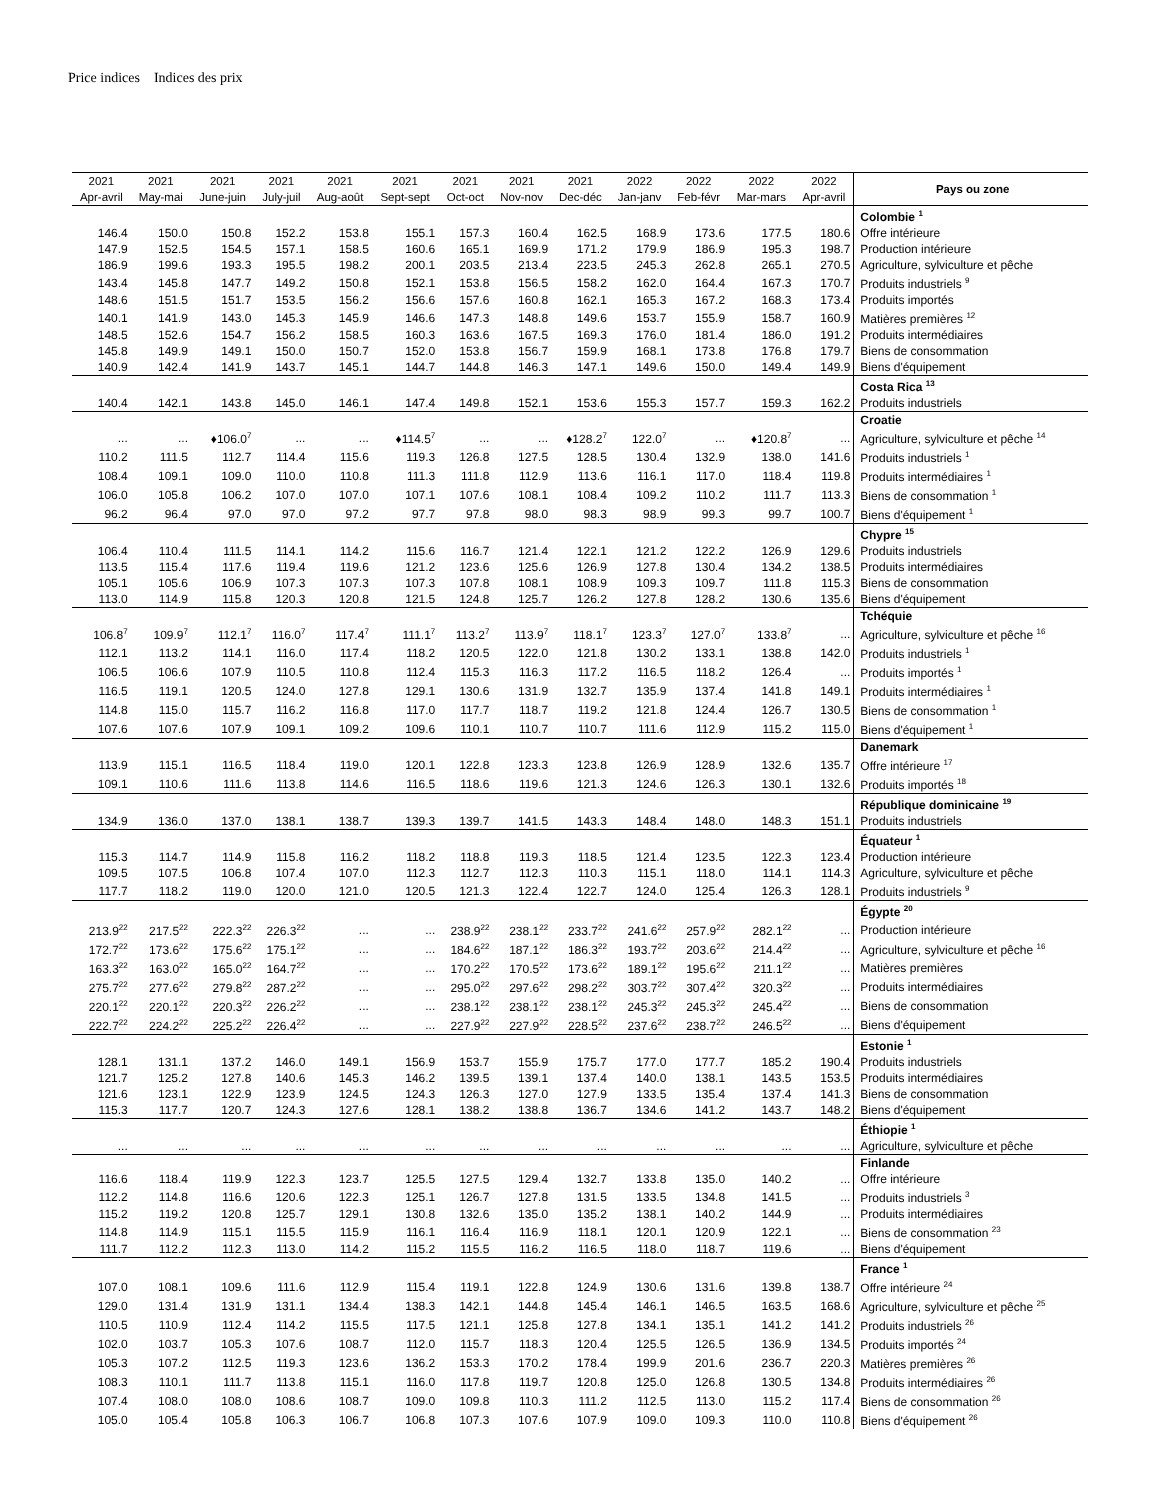Price indices Indices des prix
| 2021 | 2021 | 2021 | 2021 | 2021 | 2021 | 2021 | 2021 | 2021 | 2022 | 2022 | 2022 | 2022 | Pays ou zone |
| --- | --- | --- | --- | --- | --- | --- | --- | --- | --- | --- | --- | --- | --- |
| Apr-avril | May-mai | June-juin | July-juil | Aug-août | Sept-sept | Oct-oct | Nov-nov | Dec-déc | Jan-janv | Feb-févr | Mar-mars | Apr-avril | |
| | | | | | | | | | | | | | Colombie <sup>1</sup> |
| 146.4 | 150.0 | 150.8 | 152.2 | 153.8 | 155.1 | 157.3 | 160.4 | 162.5 | 168.9 | 173.6 | 177.5 | 180.6 | Offre intérieure |
| 147.9 | 152.5 | 154.5 | 157.1 | 158.5 | 160.6 | 165.1 | 169.9 | 171.2 | 179.9 | 186.9 | 195.3 | 198.7 | Production intérieure |
| 186.9 | 199.6 | 193.3 | 195.5 | 198.2 | 200.1 | 203.5 | 213.4 | 223.5 | 245.3 | 262.8 | 265.1 | 270.5 | Agriculture, sylviculture et pêche |
| 143.4 | 145.8 | 147.7 | 149.2 | 150.8 | 152.1 | 153.8 | 156.5 | 158.2 | 162.0 | 164.4 | 167.3 | 170.7 | Produits industriels <sup>9</sup> |
| 148.6 | 151.5 | 151.7 | 153.5 | 156.2 | 156.6 | 157.6 | 160.8 | 162.1 | 165.3 | 167.2 | 168.3 | 173.4 | Produits importés |
| 140.1 | 141.9 | 143.0 | 145.3 | 145.9 | 146.6 | 147.3 | 148.8 | 149.6 | 153.7 | 155.9 | 158.7 | 160.9 | Matières premières <sup>12</sup> |
| 148.5 | 152.6 | 154.7 | 156.2 | 158.5 | 160.3 | 163.6 | 167.5 | 169.3 | 176.0 | 181.4 | 186.0 | 191.2 | Produits intermédiaires |
| 145.8 | 149.9 | 149.1 | 150.0 | 150.7 | 152.0 | 153.8 | 156.7 | 159.9 | 168.1 | 173.8 | 176.8 | 179.7 | Biens de consommation |
| 140.9 | 142.4 | 141.9 | 143.7 | 145.1 | 144.7 | 144.8 | 146.3 | 147.1 | 149.6 | 150.0 | 149.4 | 149.9 | Biens d'équipement |
| | | | | | | | | | | | | | Costa Rica <sup>13</sup> |
| 140.4 | 142.1 | 143.8 | 145.0 | 146.1 | 147.4 | 149.8 | 152.1 | 153.6 | 155.3 | 157.7 | 159.3 | 162.2 | Produits industriels |
| | | | | | | | | | | | | | Croatie |
| ... | ... | ♦106.0<sup>7</sup> | ... | ... | ♦114.5<sup>7</sup> | ... | ... | ♦128.2<sup>7</sup> | 122.0<sup>7</sup> | ... | ♦120.8<sup>7</sup> | ... | Agriculture, sylviculture et pêche <sup>14</sup> |
| 110.2 | 111.5 | 112.7 | 114.4 | 115.6 | 119.3 | 126.8 | 127.5 | 128.5 | 130.4 | 132.9 | 138.0 | 141.6 | Produits industriels <sup>1</sup> |
| 108.4 | 109.1 | 109.0 | 110.0 | 110.8 | 111.3 | 111.8 | 112.9 | 113.6 | 116.1 | 117.0 | 118.4 | 119.8 | Produits intermédiaires <sup>1</sup> |
| 106.0 | 105.8 | 106.2 | 107.0 | 107.0 | 107.1 | 107.6 | 108.1 | 108.4 | 109.2 | 110.2 | 111.7 | 113.3 | Biens de consommation <sup>1</sup> |
| 96.2 | 96.4 | 97.0 | 97.0 | 97.2 | 97.7 | 97.8 | 98.0 | 98.3 | 98.9 | 99.3 | 99.7 | 100.7 | Biens d'équipement <sup>1</sup> |
| | | | | | | | | | | | | | Chypre <sup>15</sup> |
| 106.4 | 110.4 | 111.5 | 114.1 | 114.2 | 115.6 | 116.7 | 121.4 | 122.1 | 121.2 | 122.2 | 126.9 | 129.6 | Produits industriels |
| 113.5 | 115.4 | 117.6 | 119.4 | 119.6 | 121.2 | 123.6 | 125.6 | 126.9 | 127.8 | 130.4 | 134.2 | 138.5 | Produits intermédiaires |
| 105.1 | 105.6 | 106.9 | 107.3 | 107.3 | 107.3 | 107.8 | 108.1 | 108.9 | 109.3 | 109.7 | 111.8 | 115.3 | Biens de consommation |
| 113.0 | 114.9 | 115.8 | 120.3 | 120.8 | 121.5 | 124.8 | 125.7 | 126.2 | 127.8 | 128.2 | 130.6 | 135.6 | Biens d'équipement |
| | | | | | | | | | | | | | Tchéquie |
| 106.8<sup>7</sup> | 109.9<sup>7</sup> | 112.1<sup>7</sup> | 116.0<sup>7</sup> | 117.4<sup>7</sup> | 111.1<sup>7</sup> | 113.2<sup>7</sup> | 113.9<sup>7</sup> | 118.1<sup>7</sup> | 123.3<sup>7</sup> | 127.0<sup>7</sup> | 133.8<sup>7</sup> | ... | Agriculture, sylviculture et pêche <sup>16</sup> |
| 112.1 | 113.2 | 114.1 | 116.0 | 117.4 | 118.2 | 120.5 | 122.0 | 121.8 | 130.2 | 133.1 | 138.8 | 142.0 | Produits industriels <sup>1</sup> |
| 106.5 | 106.6 | 107.9 | 110.5 | 110.8 | 112.4 | 115.3 | 116.3 | 117.2 | 116.5 | 118.2 | 126.4 | ... | Produits importés <sup>1</sup> |
| 116.5 | 119.1 | 120.5 | 124.0 | 127.8 | 129.1 | 130.6 | 131.9 | 132.7 | 135.9 | 137.4 | 141.8 | 149.1 | Produits intermédiaires <sup>1</sup> |
| 114.8 | 115.0 | 115.7 | 116.2 | 116.8 | 117.0 | 117.7 | 118.7 | 119.2 | 121.8 | 124.4 | 126.7 | 130.5 | Biens de consommation <sup>1</sup> |
| 107.6 | 107.6 | 107.9 | 109.1 | 109.2 | 109.6 | 110.1 | 110.7 | 110.7 | 111.6 | 112.9 | 115.2 | 115.0 | Biens d'équipement <sup>1</sup> |
| | | | | | | | | | | | | | Danemark |
| 113.9 | 115.1 | 116.5 | 118.4 | 119.0 | 120.1 | 122.8 | 123.3 | 123.8 | 126.9 | 128.9 | 132.6 | 135.7 | Offre intérieure <sup>17</sup> |
| 109.1 | 110.6 | 111.6 | 113.8 | 114.6 | 116.5 | 118.6 | 119.6 | 121.3 | 124.6 | 126.3 | 130.1 | 132.6 | Produits importés <sup>18</sup> |
| | | | | | | | | | | | | | République dominicaine <sup>19</sup> |
| 134.9 | 136.0 | 137.0 | 138.1 | 138.7 | 139.3 | 139.7 | 141.5 | 143.3 | 148.4 | 148.0 | 148.3 | 151.1 | Produits industriels |
| | | | | | | | | | | | | | Équateur <sup>1</sup> |
| 115.3 | 114.7 | 114.9 | 115.8 | 116.2 | 118.2 | 118.8 | 119.3 | 118.5 | 121.4 | 123.5 | 122.3 | 123.4 | Production intérieure |
| 109.5 | 107.5 | 106.8 | 107.4 | 107.0 | 112.3 | 112.7 | 112.3 | 110.3 | 115.1 | 118.0 | 114.1 | 114.3 | Agriculture, sylviculture et pêche |
| 117.7 | 118.2 | 119.0 | 120.0 | 121.0 | 120.5 | 121.3 | 122.4 | 122.7 | 124.0 | 125.4 | 126.3 | 128.1 | Produits industriels <sup>9</sup> |
| | | | | | | | | | | | | | Égypte <sup>20</sup> |
| 213.9<sup>22</sup> | 217.5<sup>22</sup> | 222.3<sup>22</sup> | 226.3<sup>22</sup> | ... | ... | 238.9<sup>22</sup> | 238.1<sup>22</sup> | 233.7<sup>22</sup> | 241.6<sup>22</sup> | 257.9<sup>22</sup> | 282.1<sup>22</sup> | ... | Production intérieure |
| 172.7<sup>22</sup> | 173.6<sup>22</sup> | 175.6<sup>22</sup> | 175.1<sup>22</sup> | ... | ... | 184.6<sup>22</sup> | 187.1<sup>22</sup> | 186.3<sup>22</sup> | 193.7<sup>22</sup> | 203.6<sup>22</sup> | 214.4<sup>22</sup> | ... | Agriculture, sylviculture et pêche <sup>16</sup> |
| 163.3<sup>22</sup> | 163.0<sup>22</sup> | 165.0<sup>22</sup> | 164.7<sup>22</sup> | ... | ... | 170.2<sup>22</sup> | 170.5<sup>22</sup> | 173.6<sup>22</sup> | 189.1<sup>22</sup> | 195.6<sup>22</sup> | 211.1<sup>22</sup> | ... | Matières premières |
| 275.7<sup>22</sup> | 277.6<sup>22</sup> | 279.8<sup>22</sup> | 287.2<sup>22</sup> | ... | ... | 295.0<sup>22</sup> | 297.6<sup>22</sup> | 298.2<sup>22</sup> | 303.7<sup>22</sup> | 307.4<sup>22</sup> | 320.3<sup>22</sup> | ... | Produits intermédiaires |
| 220.1<sup>22</sup> | 220.1<sup>22</sup> | 220.3<sup>22</sup> | 226.2<sup>22</sup> | ... | ... | 238.1<sup>22</sup> | 238.1<sup>22</sup> | 238.1<sup>22</sup> | 245.3<sup>22</sup> | 245.3<sup>22</sup> | 245.4<sup>22</sup> | ... | Biens de consommation |
| 222.7<sup>22</sup> | 224.2<sup>22</sup> | 225.2<sup>22</sup> | 226.4<sup>22</sup> | ... | ... | 227.9<sup>22</sup> | 227.9<sup>22</sup> | 228.5<sup>22</sup> | 237.6<sup>22</sup> | 238.7<sup>22</sup> | 246.5<sup>22</sup> | ... | Biens d'équipement |
| | | | | | | | | | | | | | Estonie <sup>1</sup> |
| 128.1 | 131.1 | 137.2 | 146.0 | 149.1 | 156.9 | 153.7 | 155.9 | 175.7 | 177.0 | 177.7 | 185.2 | 190.4 | Produits industriels |
| 121.7 | 125.2 | 127.8 | 140.6 | 145.3 | 146.2 | 139.5 | 139.1 | 137.4 | 140.0 | 138.1 | 143.5 | 153.5 | Produits intermédiaires |
| 121.6 | 123.1 | 122.9 | 123.9 | 124.5 | 124.3 | 126.3 | 127.0 | 127.9 | 133.5 | 135.4 | 137.4 | 141.3 | Biens de consommation |
| 115.3 | 117.7 | 120.7 | 124.3 | 127.6 | 128.1 | 138.2 | 138.8 | 136.7 | 134.6 | 141.2 | 143.7 | 148.2 | Biens d'équipement |
| | | | | | | | | | | | | | Éthiopie <sup>1</sup> |
| ... | ... | ... | ... | ... | ... | ... | ... | ... | ... | ... | ... | ... | Agriculture, sylviculture et pêche |
| | | | | | | | | | | | | | Finlande |
| 116.6 | 118.4 | 119.9 | 122.3 | 123.7 | 125.5 | 127.5 | 129.4 | 132.7 | 133.8 | 135.0 | 140.2 | ... | Offre intérieure |
| 112.2 | 114.8 | 116.6 | 120.6 | 122.3 | 125.1 | 126.7 | 127.8 | 131.5 | 133.5 | 134.8 | 141.5 | ... | Produits industriels <sup>3</sup> |
| 115.2 | 119.2 | 120.8 | 125.7 | 129.1 | 130.8 | 132.6 | 135.0 | 135.2 | 138.1 | 140.2 | 144.9 | ... | Produits intermédiaires |
| 114.8 | 114.9 | 115.1 | 115.5 | 115.9 | 116.1 | 116.4 | 116.9 | 118.1 | 120.1 | 120.9 | 122.1 | ... | Biens de consommation <sup>23</sup> |
| 111.7 | 112.2 | 112.3 | 113.0 | 114.2 | 115.2 | 115.5 | 116.2 | 116.5 | 118.0 | 118.7 | 119.6 | ... | Biens d'équipement |
| | | | | | | | | | | | | | France <sup>1</sup> |
| 107.0 | 108.1 | 109.6 | 111.6 | 112.9 | 115.4 | 119.1 | 122.8 | 124.9 | 130.6 | 131.6 | 139.8 | 138.7 | Offre intérieure <sup>24</sup> |
| 129.0 | 131.4 | 131.9 | 131.1 | 134.4 | 138.3 | 142.1 | 144.8 | 145.4 | 146.1 | 146.5 | 163.5 | 168.6 | Agriculture, sylviculture et pêche <sup>25</sup> |
| 110.5 | 110.9 | 112.4 | 114.2 | 115.5 | 117.5 | 121.1 | 125.8 | 127.8 | 134.1 | 135.1 | 141.2 | 141.2 | Produits industriels <sup>26</sup> |
| 102.0 | 103.7 | 105.3 | 107.6 | 108.7 | 112.0 | 115.7 | 118.3 | 120.4 | 125.5 | 126.5 | 136.9 | 134.5 | Produits importés <sup>24</sup> |
| 105.3 | 107.2 | 112.5 | 119.3 | 123.6 | 136.2 | 153.3 | 170.2 | 178.4 | 199.9 | 201.6 | 236.7 | 220.3 | Matières premières <sup>26</sup> |
| 108.3 | 110.1 | 111.7 | 113.8 | 115.1 | 116.0 | 117.8 | 119.7 | 120.8 | 125.0 | 126.8 | 130.5 | 134.8 | Produits intermédiaires <sup>26</sup> |
| 107.4 | 108.0 | 108.0 | 108.6 | 108.7 | 109.0 | 109.8 | 110.3 | 111.2 | 112.5 | 113.0 | 115.2 | 117.4 | Biens de consommation <sup>26</sup> |
| 105.0 | 105.4 | 105.8 | 106.3 | 106.7 | 106.8 | 107.3 | 107.6 | 107.9 | 109.0 | 109.3 | 110.0 | 110.8 | Biens d'équipement <sup>26</sup> |